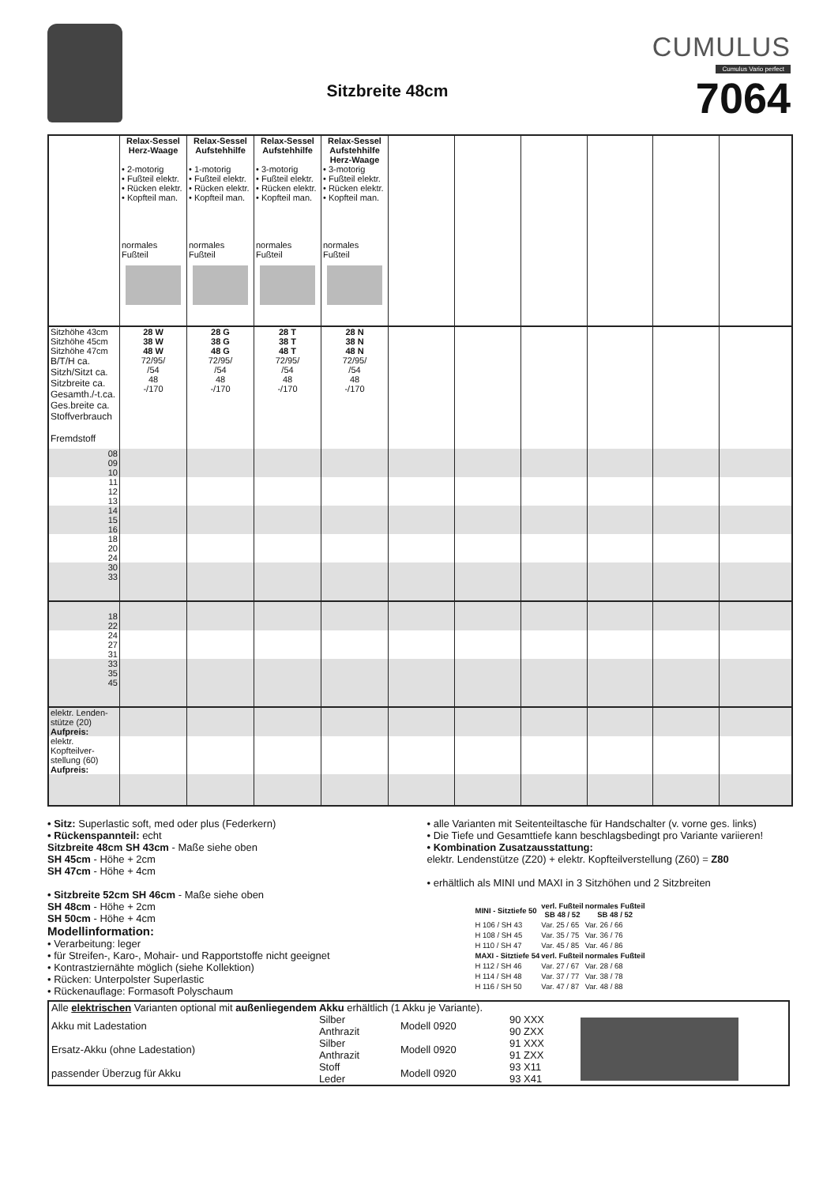Sitzbreite 48cm
CUMULUS
Cumulus Vario perfect
7064
| | Relax-Sessel Herz-Waage • 2-motorig • Fußteil elektr. • Rücken elektr. • Kopfteil man. normales Fußteil | Relax-Sessel Aufstehhilfe • 1-motorig • Fußteil elektr. • Rücken elektr. • Kopfteil man. normales Fußteil | Relax-Sessel Aufstehhilfe • 3-motorig • Fußteil elektr. • Rücken elektr. • Kopfteil man. normales Fußteil | Relax-Sessel Aufstehhilfe Herz-Waage • 3-motorig • Fußteil elektr. • Rücken elektr. • Kopfteil man. normales Fußteil | | | | | | |
| --- | --- | --- | --- | --- | --- | --- | --- | --- | --- | --- |
| Sitzhöhe 43cm Sitzhöhe 45cm Sitzhöhe 47cm B/T/H ca. Sitzh/Sitzt ca. Sitzbreite ca. Gesamth./-t.ca. Ges.breite ca. Stoffverbrauch Fremdstoff | 28 W 38 W 48 W 72/95/ /54 48 -/170 | 28 G 38 G 48 G 72/95/ /54 48 -/170 | 28 T 38 T 48 T 72/95/ /54 48 -/170 | 28 N 38 N 48 N 72/95/ /54 48 -/170 | | | | | | |
| 08 09 10 | | | | | | | | | | |
| 11 12 13 | | | | | | | | | | |
| 14 15 16 | | | | | | | | | | |
| 18 20 24 | | | | | | | | | | |
| 30 33 | | | | | | | | | | |
| 18 22 | | | | | | | | | | |
| 24 27 31 | | | | | | | | | | |
| 33 35 45 | | | | | | | | | | |
| elektr. Lenden- stütze (20) Aufpreis: | | | | | | | | | | |
| elektr. Kopfteilver- stellung (60) Aufpreis: | | | | | | | | | | |
• Sitz: Superlastic soft, med oder plus (Federkern)
• Rückenspannteil: echt
Sitzbreite 48cm SH 43cm - Maße siehe oben
SH 45cm - Höhe + 2cm
SH 47cm - Höhe + 4cm
• Sitzbreite 52cm SH 46cm - Maße siehe oben
SH 48cm - Höhe + 2cm
SH 50cm - Höhe + 4cm
Modellinformation:
• Verarbeitung: leger
• für Streifen-, Karo-, Mohair- und Rapportstoffe nicht geeignet
• Kontrastziernähte möglich (siehe Kollektion)
• Rücken: Unterpolster Superlastic
• Rückenauflage: Formasoft Polyschaum
• alle Varianten mit Seitenteiltasche für Handschalter (v. vorne ges. links)
• Die Tiefe und Gesamttiefe kann beschlagsbedingt pro Variante variieren!
• Kombination Zusatzausstattung:
elektr. Lendenstütze (Z20) + elektr. Kopfteilverstellung (Z60) = Z80
• erhältlich als MINI und MAXI in 3 Sitzhöhen und 2 Sitzbreiten
| MINI - Sitztiefe 50 | verl. Fußteil SB 48 / 52 | normales Fußteil SB 48 / 52 |
| --- | --- | --- |
| H 106 / SH 43 | Var. 25 / 65 | Var. 26 / 66 |
| H 108 / SH 45 | Var. 35 / 75 | Var. 36 / 76 |
| H 110 / SH 47 | Var. 45 / 85 | Var. 46 / 86 |
| MAXI - Sitztiefe 54 | verl. Fußteil | normales Fußteil |
| H 112 / SH 46 | Var. 27 / 67 | Var. 28 / 68 |
| H 114 / SH 48 | Var. 37 / 77 | Var. 38 / 78 |
| H 116 / SH 50 | Var. 47 / 87 | Var. 48 / 88 |
| Alle elektrischen Varianten optional mit außenliegendem Akku erhältlich (1 Akku je Variante). | | | | |
| Akku mit Ladestation | Silber Anthrazit | Modell 0920 | 90 XXX 90 ZXX | |
| Ersatz-Akku (ohne Ladestation) | Silber Anthrazit | Modell 0920 | 91 XXX 91 ZXX | |
| passender Überzug für Akku | Stoff Leder | Modell 0920 | 93 X11 93 X41 | |